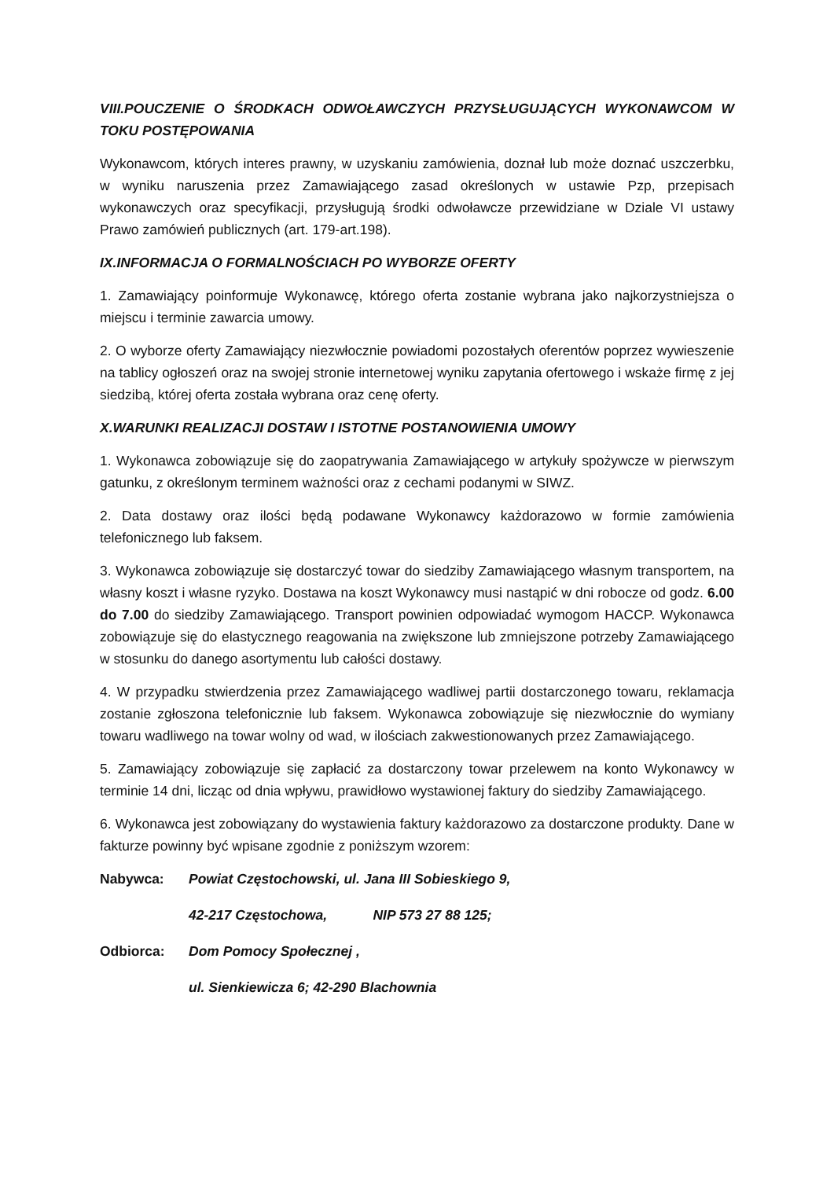VIII.POUCZENIE O ŚRODKACH ODWOŁAWCZYCH PRZYSŁUGUJĄCYCH WYKONAWCOM W TOKU POSTĘPOWANIA
Wykonawcom, których interes prawny, w uzyskaniu zamówienia, doznał lub może doznać uszczerbku, w wyniku naruszenia przez Zamawiającego zasad określonych w ustawie Pzp, przepisach wykonawczych oraz specyfikacji, przysługują środki odwoławcze przewidziane w Dziale VI ustawy Prawo zamówień publicznych (art. 179-art.198).
IX.INFORMACJA O FORMALNOŚCIACH PO WYBORZE OFERTY
1. Zamawiający poinformuje Wykonawcę, którego oferta zostanie wybrana jako najkorzystniejsza o miejscu i terminie zawarcia umowy.
2. O wyborze oferty Zamawiający niezwłocznie powiadomi pozostałych oferentów poprzez wywieszenie na tablicy ogłoszeń oraz na swojej stronie internetowej wyniku zapytania ofertowego i wskaże firmę z jej siedzibą, której oferta została wybrana oraz cenę oferty.
X.WARUNKI REALIZACJI DOSTAW I ISTOTNE POSTANOWIENIA UMOWY
1. Wykonawca zobowiązuje się do zaopatrywania Zamawiającego w artykuły spożywcze w pierwszym gatunku, z określonym terminem ważności oraz z cechami podanymi w SIWZ.
2. Data dostawy oraz ilości będą podawane Wykonawcy każdorazowo w formie zamówienia telefonicznego lub faksem.
3. Wykonawca zobowiązuje się dostarczyć towar do siedziby Zamawiającego własnym transportem, na własny koszt i własne ryzyko. Dostawa na koszt Wykonawcy musi nastąpić w dni robocze od godz. 6.00 do 7.00 do siedziby Zamawiającego. Transport powinien odpowiadać wymogom HACCP. Wykonawca zobowiązuje się do elastycznego reagowania na zwiększone lub zmniejszone potrzeby Zamawiającego w stosunku do danego asortymentu lub całości dostawy.
4. W przypadku stwierdzenia przez Zamawiającego wadliwej partii dostarczonego towaru, reklamacja zostanie zgłoszona telefonicznie lub faksem. Wykonawca zobowiązuje się niezwłocznie do wymiany towaru wadliwego na towar wolny od wad, w ilościach zakwestionowanych przez Zamawiającego.
5. Zamawiający zobowiązuje się zapłacić za dostarczony towar przelewem na konto Wykonawcy w terminie 14 dni, licząc od dnia wpływu, prawidłowo wystawionej faktury do siedziby Zamawiającego.
6. Wykonawca jest zobowiązany do wystawienia faktury każdorazowo za dostarczone produkty. Dane w fakturze powinny być wpisane zgodnie z poniższym wzorem:
Nabywca: Powiat Częstochowski, ul. Jana III Sobieskiego 9,
42-217 Częstochowa, NIP 573 27 88 125;
Odbiorca: Dom Pomocy Społecznej ,
ul. Sienkiewicza 6; 42-290 Blachownia